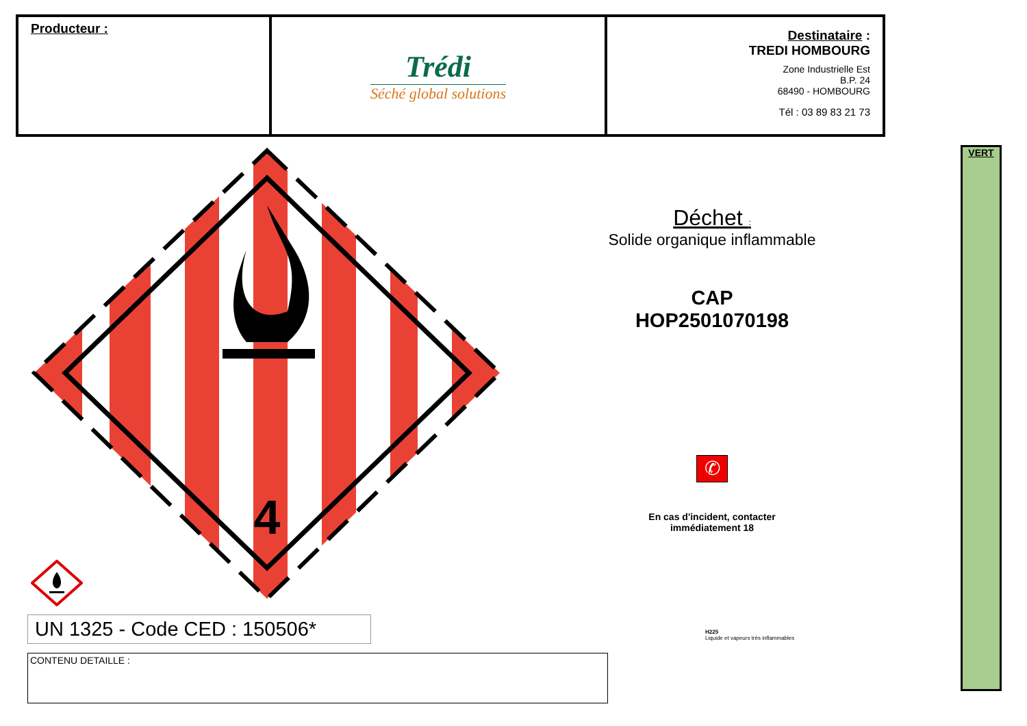| Producteur : | Trédi Séché global solutions | Destinataire : TREDI HOMBOURG Zone Industrielle Est B.P. 24 68490 - HOMBOURG Tél : 03 89 83 21 73 |
4
Déchet :
Solide organique inflammable
CAP
HOP2501070198
✆
En cas d'incident, contacter
immédiatement 18
H225
Liquide et vapeurs très inflammables
VERT
UN 1325 - Code CED : 150506*
CONTENU DETAILLE :